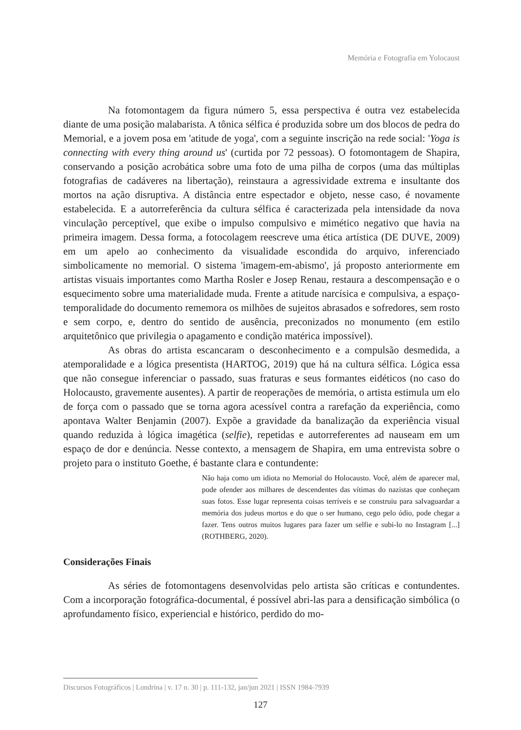Memória e Fotografia em Yolocaust
Na fotomontagem da figura número 5, essa perspectiva é outra vez estabelecida diante de uma posição malabarista. A tônica sélfica é produzida sobre um dos blocos de pedra do Memorial, e a jovem posa em 'atitude de yoga', com a seguinte inscrição na rede social: 'Yoga is connecting with every thing around us' (curtida por 72 pessoas). O fotomontagem de Shapira, conservando a posição acrobática sobre uma foto de uma pilha de corpos (uma das múltiplas fotografias de cadáveres na libertação), reinstaura a agressividade extrema e insultante dos mortos na ação disruptiva. A distância entre espectador e objeto, nesse caso, é novamente estabelecida. E a autorreferência da cultura sélfica é caracterizada pela intensidade da nova vinculação perceptível, que exibe o impulso compulsivo e mimético negativo que havia na primeira imagem. Dessa forma, a fotocolagem reescreve uma ética artística (DE DUVE, 2009) em um apelo ao conhecimento da visualidade escondida do arquivo, inferenciado simbolicamente no memorial. O sistema 'imagem-em-abismo', já proposto anteriormente em artistas visuais importantes como Martha Rosler e Josep Renau, restaura a descompensação e o esquecimento sobre uma materialidade muda. Frente a atitude narcísica e compulsiva, a espaço-temporalidade do documento rememora os milhões de sujeitos abrasados e sofredores, sem rosto e sem corpo, e, dentro do sentido de ausência, preconizados no monumento (em estilo arquitetônico que privilegia o apagamento e condição matérica impossível).
As obras do artista escancaram o desconhecimento e a compulsão desmedida, a atemporalidade e a lógica presentista (HARTOG, 2019) que há na cultura sélfica. Lógica essa que não consegue inferenciar o passado, suas fraturas e seus formantes eidéticos (no caso do Holocausto, gravemente ausentes). A partir de reoperações de memória, o artista estimula um elo de força com o passado que se torna agora acessível contra a rarefação da experiência, como apontava Walter Benjamin (2007). Expõe a gravidade da banalização da experiência visual quando reduzida à lógica imagética (selfie), repetidas e autorreferentes ad nauseam em um espaço de dor e denúncia. Nesse contexto, a mensagem de Shapira, em uma entrevista sobre o projeto para o instituto Goethe, é bastante clara e contundente:
Não haja como um idiota no Memorial do Holocausto. Você, além de aparecer mal, pode ofender aos milhares de descendentes das vítimas do nazistas que conheçam suas fotos. Esse lugar representa coisas terríveis e se construiu para salvaguardar a memória dos judeus mortos e do que o ser humano, cego pelo ódio, pode chegar a fazer. Tens outros muitos lugares para fazer um selfie e subi-lo no Instagram [...] (ROTHBERG, 2020).
Considerações Finais
As séries de fotomontagens desenvolvidas pelo artista são críticas e contundentes. Com a incorporação fotográfica-documental, é possível abri-las para a densificação simbólica (o aprofundamento físico, experiencial e histórico, perdido do mo-
Discursos Fotográficos | Londrina | v. 17 n. 30 | p. 111-132, jan/jun 2021 | ISSN 1984-7939
127